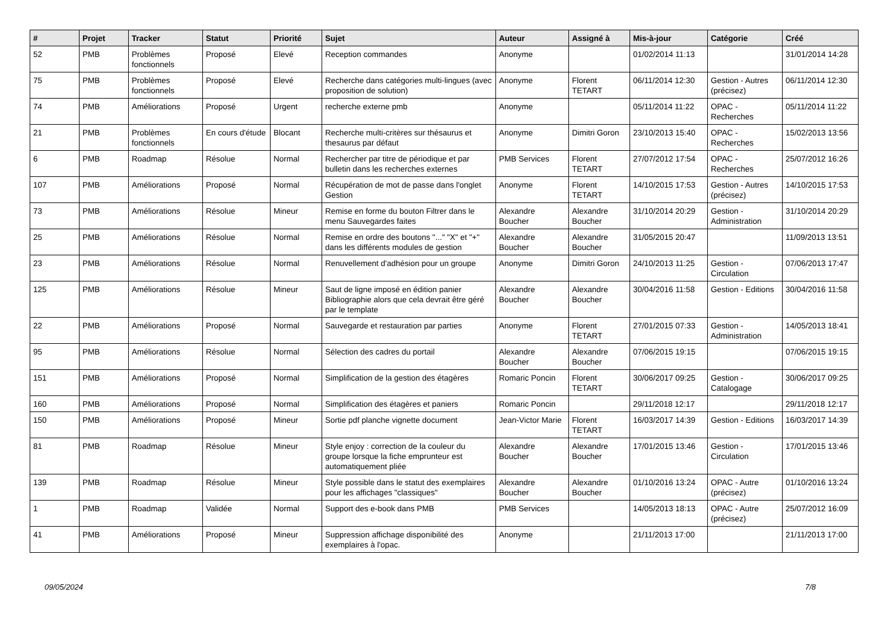| # | Projet | Tracker | Statut | Priorité | Sujet | Auteur | Assigné à | Mis-à-jour | Catégorie | Créé |
| --- | --- | --- | --- | --- | --- | --- | --- | --- | --- | --- |
| 52 | PMB | Problèmes fonctionnels | Proposé | Elevé | Reception commandes | Anonyme | | 01/02/2014 11:13 | | 31/01/2014 14:28 |
| 75 | PMB | Problèmes fonctionnels | Proposé | Elevé | Recherche dans catégories multi-lingues (avec proposition de solution) | Anonyme | Florent TETART | 06/11/2014 12:30 | Gestion - Autres (précisez) | 06/11/2014 12:30 |
| 74 | PMB | Améliorations | Proposé | Urgent | recherche externe pmb | Anonyme | | 05/11/2014 11:22 | OPAC - Recherches | 05/11/2014 11:22 |
| 21 | PMB | Problèmes fonctionnels | En cours d'étude | Blocant | Recherche multi-critères sur thésaurus et thesaurus par défaut | Anonyme | Dimitri Goron | 23/10/2013 15:40 | OPAC - Recherches | 15/02/2013 13:56 |
| 6 | PMB | Roadmap | Résolue | Normal | Rechercher par titre de périodique et par bulletin dans les recherches externes | PMB Services | Florent TETART | 27/07/2012 17:54 | OPAC - Recherches | 25/07/2012 16:26 |
| 107 | PMB | Améliorations | Proposé | Normal | Récupération de mot de passe dans l'onglet Gestion | Anonyme | Florent TETART | 14/10/2015 17:53 | Gestion - Autres (précisez) | 14/10/2015 17:53 |
| 73 | PMB | Améliorations | Résolue | Mineur | Remise en forme du bouton Filtrer dans le menu Sauvegardes faites | Alexandre Boucher | Alexandre Boucher | 31/10/2014 20:29 | Gestion - Administration | 31/10/2014 20:29 |
| 25 | PMB | Améliorations | Résolue | Normal | Remise en ordre des boutons "..." "X" et "+" dans les différents modules de gestion | Alexandre Boucher | Alexandre Boucher | 31/05/2015 20:47 | | 11/09/2013 13:51 |
| 23 | PMB | Améliorations | Résolue | Normal | Renuvellement d'adhésion pour un groupe | Anonyme | Dimitri Goron | 24/10/2013 11:25 | Gestion - Circulation | 07/06/2013 17:47 |
| 125 | PMB | Améliorations | Résolue | Mineur | Saut de ligne imposé en édition panier Bibliographie alors que cela devrait être géré par le template | Alexandre Boucher | Alexandre Boucher | 30/04/2016 11:58 | Gestion - Editions | 30/04/2016 11:58 |
| 22 | PMB | Améliorations | Proposé | Normal | Sauvegarde et restauration par parties | Anonyme | Florent TETART | 27/01/2015 07:33 | Gestion - Administration | 14/05/2013 18:41 |
| 95 | PMB | Améliorations | Résolue | Normal | Sélection des cadres du portail | Alexandre Boucher | Alexandre Boucher | 07/06/2015 19:15 | | 07/06/2015 19:15 |
| 151 | PMB | Améliorations | Proposé | Normal | Simplification de la gestion des étagères | Romaric Poncin | Florent TETART | 30/06/2017 09:25 | Gestion - Catalogage | 30/06/2017 09:25 |
| 160 | PMB | Améliorations | Proposé | Normal | Simplification des étagères et paniers | Romaric Poncin | | 29/11/2018 12:17 | | 29/11/2018 12:17 |
| 150 | PMB | Améliorations | Proposé | Mineur | Sortie pdf planche vignette document | Jean-Victor Marie | Florent TETART | 16/03/2017 14:39 | Gestion - Editions | 16/03/2017 14:39 |
| 81 | PMB | Roadmap | Résolue | Mineur | Style enjoy : correction de la couleur du groupe lorsque la fiche emprunteur est automatiquement pliée | Alexandre Boucher | Alexandre Boucher | 17/01/2015 13:46 | Gestion - Circulation | 17/01/2015 13:46 |
| 139 | PMB | Roadmap | Résolue | Mineur | Style possible dans le statut des exemplaires pour les affichages "classiques" | Alexandre Boucher | Alexandre Boucher | 01/10/2016 13:24 | OPAC - Autre (précisez) | 01/10/2016 13:24 |
| 1 | PMB | Roadmap | Validée | Normal | Support des e-book dans PMB | PMB Services | | 14/05/2013 18:13 | OPAC - Autre (précisez) | 25/07/2012 16:09 |
| 41 | PMB | Améliorations | Proposé | Mineur | Suppression affichage disponibilité des exemplaires à l'opac. | Anonyme | | 21/11/2013 17:00 | | 21/11/2013 17:00 |
09/05/2024 7/8